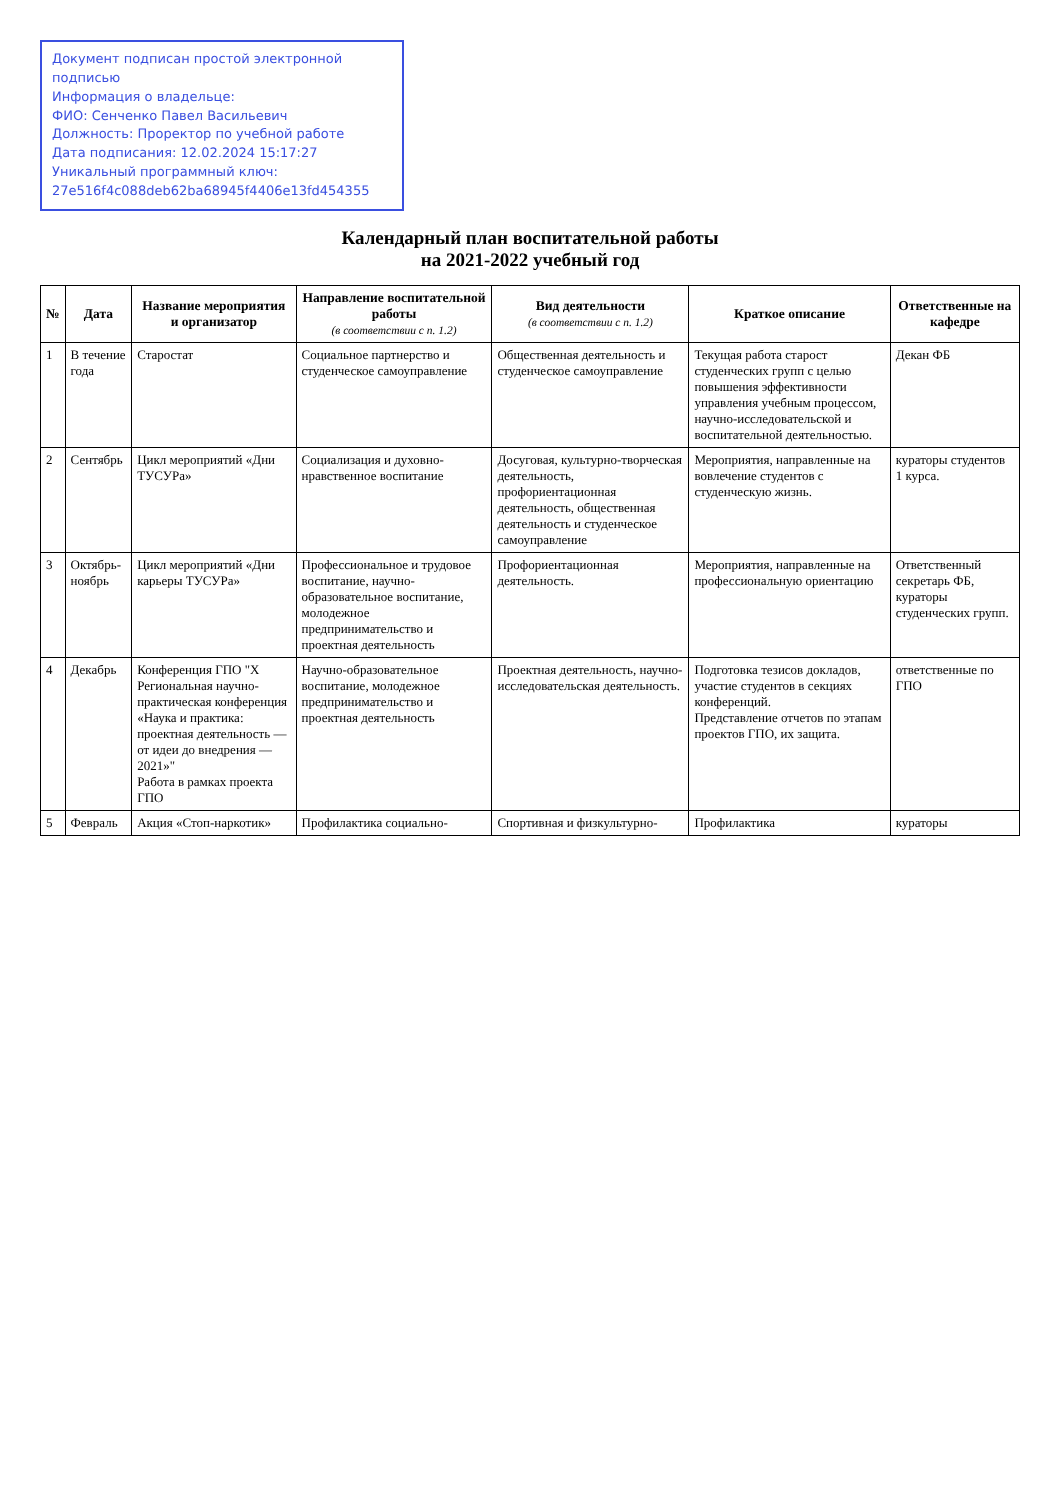Документ подписан простой электронной подписью
Информация о владельце:
ФИО: Сенченко Павел Васильевич
Должность: Проректор по учебной работе
Дата подписания: 12.02.2024 15:17:27
Уникальный программный ключ:
27e516f4c088deb62ba68945f4406e13fd454355
Календарный план воспитательной работы
на 2021-2022 учебный год
| № | Дата | Название мероприятия и организатор | Направление воспитательной работы (в соответствии с п. 1.2) | Вид деятельности (в соответствии с п. 1.2) | Краткое описание | Ответственные на кафедре |
| --- | --- | --- | --- | --- | --- | --- |
| 1 | В течение года | Старостат | Социальное партнерство и студенческое самоуправление | Общественная деятельность и студенческое самоуправление | Текущая работа старост студенческих групп с целью повышения эффективности управления учебным процессом, научно-исследовательской и воспитательной деятельностью. | Декан ФБ |
| 2 | Сентябрь | Цикл мероприятий «Дни ТУСУРа» | Социализация и духовно-нравственное воспитание | Досуговая, культурно-творческая деятельность, профориентационная деятельность, общественная деятельность и студенческое самоуправление | Мероприятия, направленные на вовлечение студентов с студенческую жизнь. | кураторы студентов 1 курса. |
| 3 | Октябрь-ноябрь | Цикл мероприятий «Дни карьеры ТУСУРа» | Профессиональное и трудовое воспитание, научно-образовательное воспитание, молодежное предпринимательство и проектная деятельность | Профориентационная деятельность. | Мероприятия, направленные на профессиональную ориентацию | Ответственный секретарь ФБ, кураторы студенческих групп. |
| 4 | Декабрь | Конференция ГПО "X Региональная научно-практическая конференция «Наука и практика: проектная деятельность — от идеи до внедрения — 2021»" Работа в рамках проекта ГПО | Научно-образовательное воспитание, молодежное предпринимательство и проектная деятельность | Проектная деятельность, научно-исследовательская деятельность. | Подготовка тезисов докладов, участие студентов в секциях конференций. Представление отчетов по этапам проектов ГПО, их защита. | ответственные по ГПО |
| 5 | Февраль | Акция «Стоп-наркотик» | Профилактика социально- | Спортивная и физкультурно- | Профилактика | кураторы |